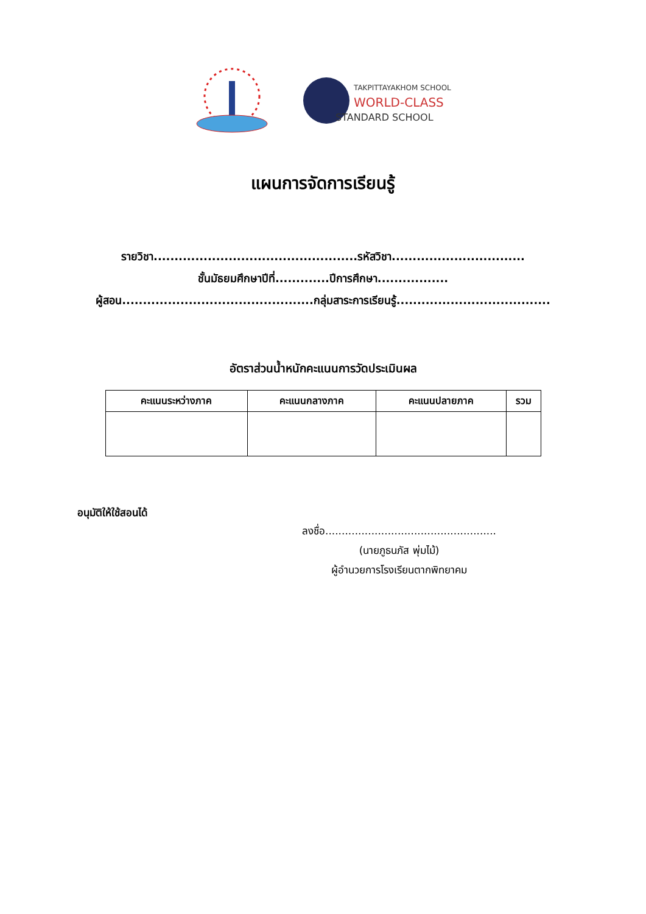TAKPITTAYAKHOM SCHOOL
WORLD-CLASS
STANDARD SCHOOL
แผนการจัดการเรียนรู้
รายวิชา.................................................รหัสวิชา................................
ชั้นมัธยมศึกษาปีที่.............ปีการศึกษา.................
ผู้สอน..............................................กลุ่มสาระการเรียนรู้.....................................
อัตราส่วนน้ำหนักคะแนนการวัดประเมินผล
| คะแนนระหว่างภาค | คะแนนกลางภาค | คะแนนปลายภาค | รวม |
| --- | --- | --- | --- |
อนุมัติให้ใช้สอนได้
ลงชื่อ....................................................
(นายภูธนภัส พุ่มไม้)
ผู้อำนวยการโรงเรียนตากพิทยาคม